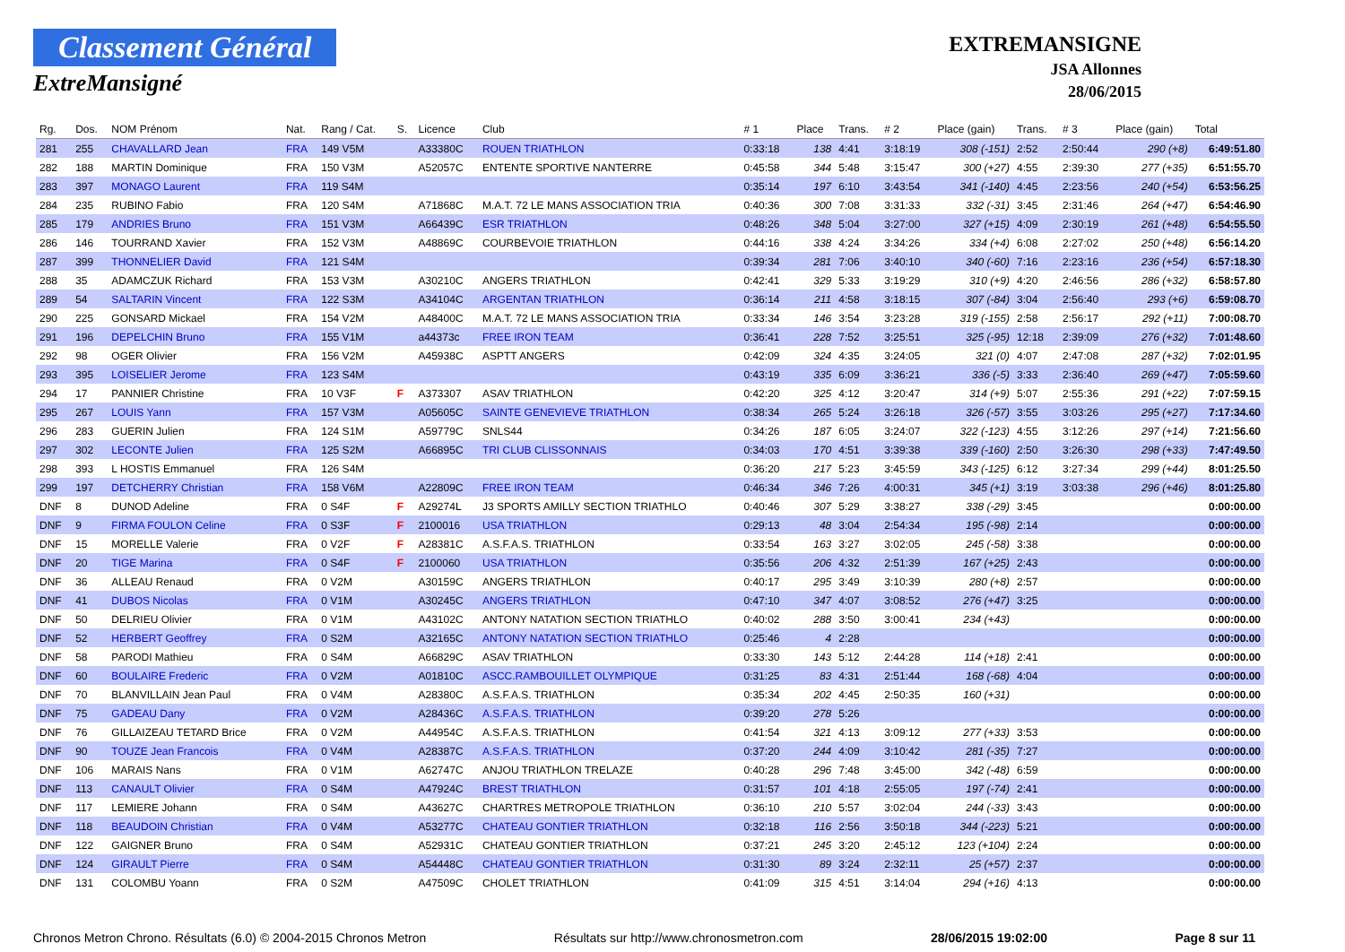Classement Général
ExtreMansigné
EXTREMANSIGNE
JSA Allonnes
28/06/2015
| Rg. | Dos. | NOM Prénom | Nat. | Rang / Cat. | S. | Licence | Club | # 1 | Place | Trans. | # 2 | Place (gain) | Trans. | # 3 | Place (gain) | Total |
| --- | --- | --- | --- | --- | --- | --- | --- | --- | --- | --- | --- | --- | --- | --- | --- | --- |
| 281 | 255 | CHAVALLARD Jean | FRA | 149 V5M | | A33380C | ROUEN TRIATHLON | 0:33:18 | 138 | 4:41 | 3:18:19 | 308 (-151) | 2:52 | 2:50:44 | 290 (+8) | 6:49:51.80 |
| 282 | 188 | MARTIN Dominique | FRA | 150 V3M | | A52057C | ENTENTE SPORTIVE NANTERRE | 0:45:58 | 344 | 5:48 | 3:15:47 | 300 (+27) | 4:55 | 2:39:30 | 277 (+35) | 6:51:55.70 |
| 283 | 397 | MONAGO Laurent | FRA | 119 S4M | | | | 0:35:14 | 197 | 6:10 | 3:43:54 | 341 (-140) | 4:45 | 2:23:56 | 240 (+54) | 6:53:56.25 |
| 284 | 235 | RUBINO Fabio | FRA | 120 S4M | | A71868C | M.A.T. 72 LE MANS ASSOCIATION TRIA | 0:40:36 | 300 | 7:08 | 3:31:33 | 332 (-31) | 3:45 | 2:31:46 | 264 (+47) | 6:54:46.90 |
| 285 | 179 | ANDRIES Bruno | FRA | 151 V3M | | A66439C | ESR TRIATHLON | 0:48:26 | 348 | 5:04 | 3:27:00 | 327 (+15) | 4:09 | 2:30:19 | 261 (+48) | 6:54:55.50 |
| 286 | 146 | TOURRAND Xavier | FRA | 152 V3M | | A48869C | COURBEVOIE TRIATHLON | 0:44:16 | 338 | 4:24 | 3:34:26 | 334 (+4) | 6:08 | 2:27:02 | 250 (+48) | 6:56:14.20 |
| 287 | 399 | THONNELIER David | FRA | 121 S4M | | | | 0:39:34 | 281 | 7:06 | 3:40:10 | 340 (-60) | 7:16 | 2:23:16 | 236 (+54) | 6:57:18.30 |
| 288 | 35 | ADAMCZUK Richard | FRA | 153 V3M | | A30210C | ANGERS TRIATHLON | 0:42:41 | 329 | 5:33 | 3:19:29 | 310 (+9) | 4:20 | 2:46:56 | 286 (+32) | 6:58:57.80 |
| 289 | 54 | SALTARIN Vincent | FRA | 122 S3M | | A34104C | ARGENTAN TRIATHLON | 0:36:14 | 211 | 4:58 | 3:18:15 | 307 (-84) | 3:04 | 2:56:40 | 293 (+6) | 6:59:08.70 |
| 290 | 225 | GONSARD Mickael | FRA | 154 V2M | | A48400C | M.A.T. 72 LE MANS ASSOCIATION TRIA | 0:33:34 | 146 | 3:54 | 3:23:28 | 319 (-155) | 2:58 | 2:56:17 | 292 (+11) | 7:00:08.70 |
| 291 | 196 | DEPELCHIN Bruno | FRA | 155 V1M | | a44373c | FREE IRON TEAM | 0:36:41 | 228 | 7:52 | 3:25:51 | 325 (-95) | 12:18 | 2:39:09 | 276 (+32) | 7:01:48.60 |
| 292 | 98 | OGER Olivier | FRA | 156 V2M | | A45938C | ASPTT ANGERS | 0:42:09 | 324 | 4:35 | 3:24:05 | 321 (0) | 4:07 | 2:47:08 | 287 (+32) | 7:02:01.95 |
| 293 | 395 | LOISELIER Jerome | FRA | 123 S4M | | | | 0:43:19 | 335 | 6:09 | 3:36:21 | 336 (-5) | 3:33 | 2:36:40 | 269 (+47) | 7:05:59.60 |
| 294 | 17 | PANNIER Christine | FRA | 10 V3F | F | A373307 | ASAV TRIATHLON | 0:42:20 | 325 | 4:12 | 3:20:47 | 314 (+9) | 5:07 | 2:55:36 | 291 (+22) | 7:07:59.15 |
| 295 | 267 | LOUIS Yann | FRA | 157 V3M | | A05605C | SAINTE GENEVIEVE TRIATHLON | 0:38:34 | 265 | 5:24 | 3:26:18 | 326 (-57) | 3:55 | 3:03:26 | 295 (+27) | 7:17:34.60 |
| 296 | 283 | GUERIN Julien | FRA | 124 S1M | | A59779C | SNLS44 | 0:34:26 | 187 | 6:05 | 3:24:07 | 322 (-123) | 4:55 | 3:12:26 | 297 (+14) | 7:21:56.60 |
| 297 | 302 | LECONTE Julien | FRA | 125 S2M | | A66895C | TRI CLUB CLISSONNAIS | 0:34:03 | 170 | 4:51 | 3:39:38 | 339 (-160) | 2:50 | 3:26:30 | 298 (+33) | 7:47:49.50 |
| 298 | 393 | L HOSTIS Emmanuel | FRA | 126 S4M | | | | 0:36:20 | 217 | 5:23 | 3:45:59 | 343 (-125) | 6:12 | 3:27:34 | 299 (+44) | 8:01:25.50 |
| 299 | 197 | DETCHERRY Christian | FRA | 158 V6M | | A22809C | FREE IRON TEAM | 0:46:34 | 346 | 7:26 | 4:00:31 | 345 (+1) | 3:19 | 3:03:38 | 296 (+46) | 8:01:25.80 |
| DNF | 8 | DUNOD Adeline | FRA | 0 S4F | F | A29274L | J3 SPORTS AMILLY SECTION TRIATHLO | 0:40:46 | 307 | 5:29 | 3:38:27 | 338 (-29) | 3:45 | | | 0:00:00.00 |
| DNF | 9 | FIRMA FOULON Celine | FRA | 0 S3F | F | 2100016 | USA TRIATHLON | 0:29:13 | 48 | 3:04 | 2:54:34 | 195 (-98) | 2:14 | | | 0:00:00.00 |
| DNF | 15 | MORELLE Valerie | FRA | 0 V2F | F | A28381C | A.S.F.A.S. TRIATHLON | 0:33:54 | 163 | 3:27 | 3:02:05 | 245 (-58) | 3:38 | | | 0:00:00.00 |
| DNF | 20 | TIGE Marina | FRA | 0 S4F | F | 2100060 | USA TRIATHLON | 0:35:56 | 206 | 4:32 | 2:51:39 | 167 (+25) | 2:43 | | | 0:00:00.00 |
| DNF | 36 | ALLEAU Renaud | FRA | 0 V2M | | A30159C | ANGERS TRIATHLON | 0:40:17 | 295 | 3:49 | 3:10:39 | 280 (+8) | 2:57 | | | 0:00:00.00 |
| DNF | 41 | DUBOS Nicolas | FRA | 0 V1M | | A30245C | ANGERS TRIATHLON | 0:47:10 | 347 | 4:07 | 3:08:52 | 276 (+47) | 3:25 | | | 0:00:00.00 |
| DNF | 50 | DELRIEU Olivier | FRA | 0 V1M | | A43102C | ANTONY NATATION SECTION TRIATHLO | 0:40:02 | 288 | 3:50 | 3:00:41 | 234 (+43) | | | | 0:00:00.00 |
| DNF | 52 | HERBERT Geoffrey | FRA | 0 S2M | | A32165C | ANTONY NATATION SECTION TRIATHLO | 0:25:46 | 4 | 2:28 | | | | | | 0:00:00.00 |
| DNF | 58 | PARODI Mathieu | FRA | 0 S4M | | A66829C | ASAV TRIATHLON | 0:33:30 | 143 | 5:12 | 2:44:28 | 114 (+18) | 2:41 | | | 0:00:00.00 |
| DNF | 60 | BOULAIRE Frederic | FRA | 0 V2M | | A01810C | ASCC.RAMBOUILLET OLYMPIQUE | 0:31:25 | 83 | 4:31 | 2:51:44 | 168 (-68) | 4:04 | | | 0:00:00.00 |
| DNF | 70 | BLANVILLAIN Jean Paul | FRA | 0 V4M | | A28380C | A.S.F.A.S. TRIATHLON | 0:35:34 | 202 | 4:45 | 2:50:35 | 160 (+31) | | | | 0:00:00.00 |
| DNF | 75 | GADEAU Dany | FRA | 0 V2M | | A28436C | A.S.F.A.S. TRIATHLON | 0:39:20 | 278 | 5:26 | | | | | | 0:00:00.00 |
| DNF | 76 | GILLAIZEAU TETARD Brice | FRA | 0 V2M | | A44954C | A.S.F.A.S. TRIATHLON | 0:41:54 | 321 | 4:13 | 3:09:12 | 277 (+33) | 3:53 | | | 0:00:00.00 |
| DNF | 90 | TOUZE Jean Francois | FRA | 0 V4M | | A28387C | A.S.F.A.S. TRIATHLON | 0:37:20 | 244 | 4:09 | 3:10:42 | 281 (-35) | 7:27 | | | 0:00:00.00 |
| DNF | 106 | MARAIS Nans | FRA | 0 V1M | | A62747C | ANJOU TRIATHLON TRELAZE | 0:40:28 | 296 | 7:48 | 3:45:00 | 342 (-48) | 6:59 | | | 0:00:00.00 |
| DNF | 113 | CANAULT Olivier | FRA | 0 S4M | | A47924C | BREST TRIATHLON | 0:31:57 | 101 | 4:18 | 2:55:05 | 197 (-74) | 2:41 | | | 0:00:00.00 |
| DNF | 117 | LEMIERE Johann | FRA | 0 S4M | | A43627C | CHARTRES METROPOLE TRIATHLON | 0:36:10 | 210 | 5:57 | 3:02:04 | 244 (-33) | 3:43 | | | 0:00:00.00 |
| DNF | 118 | BEAUDOIN Christian | FRA | 0 V4M | | A53277C | CHATEAU GONTIER TRIATHLON | 0:32:18 | 116 | 2:56 | 3:50:18 | 344 (-223) | 5:21 | | | 0:00:00.00 |
| DNF | 122 | GAIGNER Bruno | FRA | 0 S4M | | A52931C | CHATEAU GONTIER TRIATHLON | 0:37:21 | 245 | 3:20 | 2:45:12 | 123 (+104) | 2:24 | | | 0:00:00.00 |
| DNF | 124 | GIRAULT Pierre | FRA | 0 S4M | | A54448C | CHATEAU GONTIER TRIATHLON | 0:31:30 | 89 | 3:24 | 2:32:11 | 25 (+57) | 2:37 | | | 0:00:00.00 |
| DNF | 131 | COLOMBU Yoann | FRA | 0 S2M | | A47509C | CHOLET TRIATHLON | 0:41:09 | 315 | 4:51 | 3:14:04 | 294 (+16) | 4:13 | | | 0:00:00.00 |
Chronos Metron Chrono. Résultats (6.0) © 2004-2015 Chronos Metron Résultats sur http://www.chronosmetron.com 28/06/2015 19:02:00 Page 8 sur 11